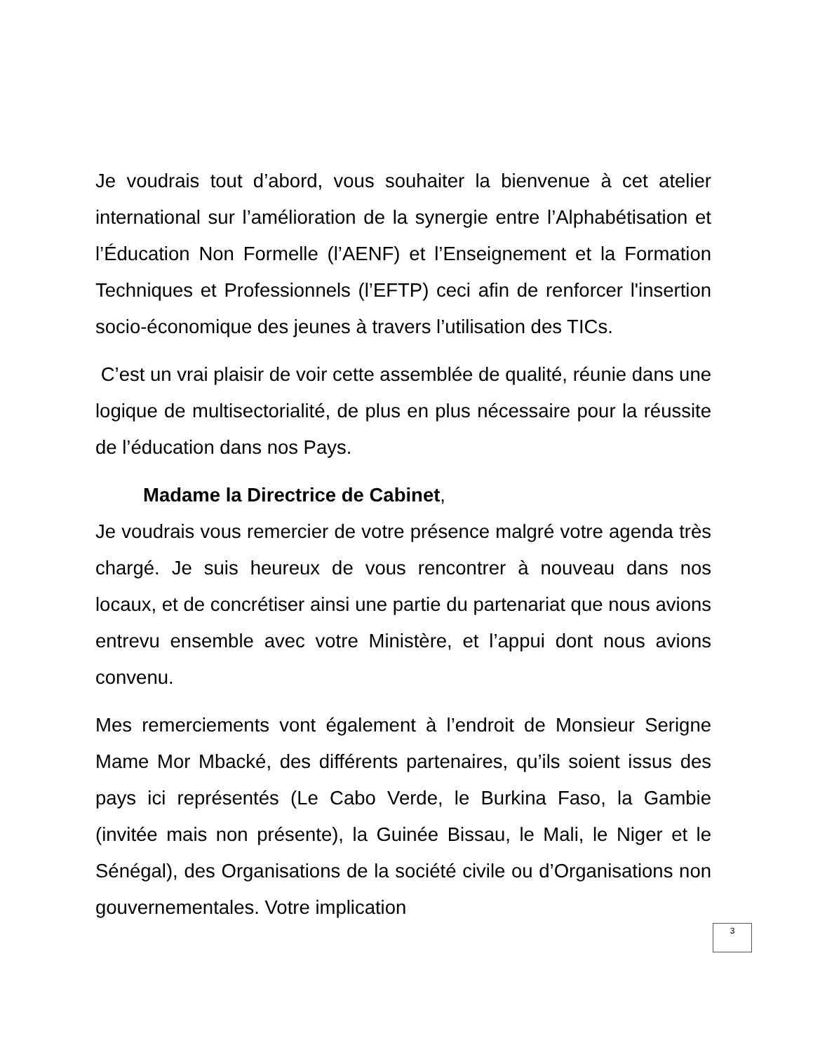Je voudrais tout d’abord, vous souhaiter la bienvenue à cet atelier international sur l’amélioration de la synergie entre l’Alphabétisation et l’Éducation Non Formelle (l’AENF) et l’Enseignement et la Formation Techniques et Professionnels (l’EFTP) ceci afin de renforcer l'insertion socio-économique des jeunes à travers l’utilisation des TICs.
C’est un vrai plaisir de voir cette assemblée de qualité, réunie dans une logique de multisectorialité, de plus en plus nécessaire pour la réussite de l’éducation dans nos Pays.
Madame la Directrice de Cabinet,
Je voudrais vous remercier de votre présence malgré votre agenda très chargé. Je suis heureux de vous rencontrer à nouveau dans nos locaux, et de concrétiser ainsi une partie du partenariat que nous avions entrevu ensemble avec votre Ministère, et l’appui dont nous avions convenu.
Mes remerciements vont également à l’endroit de Monsieur Serigne Mame Mor Mbacké, des différents partenaires, qu’ils soient issus des pays ici représentés (Le Cabo Verde, le Burkina Faso, la Gambie (invitée mais non présente), la Guinée Bissau, le Mali, le Niger et le Sénégal), des Organisations de la société civile ou d’Organisations non gouvernementales. Votre implication
3